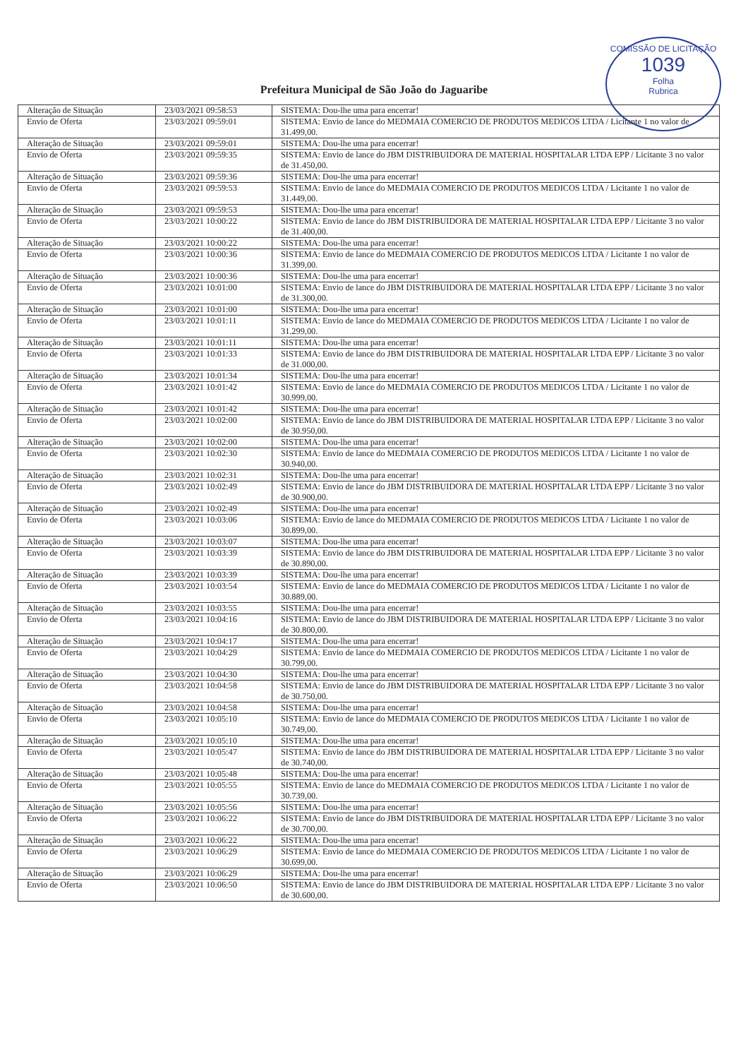COMISSÃO DE LICITAÇÃO
1039
Folha
Rubrica
Prefeitura Municipal de São João do Jaguaribe
| Alteração de Situação | 23/03/2021 09:58:53 | SISTEMA: Dou-lhe uma para encerrar! |
| Envio de Oferta | 23/03/2021 09:59:01 | SISTEMA: Envio de lance do MEDMAIA COMERCIO DE PRODUTOS MEDICOS LTDA / Licitante 1 no valor de 31.499,00. |
| Alteração de Situação | 23/03/2021 09:59:01 | SISTEMA: Dou-lhe uma para encerrar! |
| Envio de Oferta | 23/03/2021 09:59:35 | SISTEMA: Envio de lance do JBM DISTRIBUIDORA DE MATERIAL HOSPITALAR LTDA EPP / Licitante 3 no valor de 31.450,00. |
| Alteração de Situação | 23/03/2021 09:59:36 | SISTEMA: Dou-lhe uma para encerrar! |
| Envio de Oferta | 23/03/2021 09:59:53 | SISTEMA: Envio de lance do MEDMAIA COMERCIO DE PRODUTOS MEDICOS LTDA / Licitante 1 no valor de 31.449,00. |
| Alteração de Situação | 23/03/2021 09:59:53 | SISTEMA: Dou-lhe uma para encerrar! |
| Envio de Oferta | 23/03/2021 10:00:22 | SISTEMA: Envio de lance do JBM DISTRIBUIDORA DE MATERIAL HOSPITALAR LTDA EPP / Licitante 3 no valor de 31.400,00. |
| Alteração de Situação | 23/03/2021 10:00:22 | SISTEMA: Dou-lhe uma para encerrar! |
| Envio de Oferta | 23/03/2021 10:00:36 | SISTEMA: Envio de lance do MEDMAIA COMERCIO DE PRODUTOS MEDICOS LTDA / Licitante 1 no valor de 31.399,00. |
| Alteração de Situação | 23/03/2021 10:00:36 | SISTEMA: Dou-lhe uma para encerrar! |
| Envio de Oferta | 23/03/2021 10:01:00 | SISTEMA: Envio de lance do JBM DISTRIBUIDORA DE MATERIAL HOSPITALAR LTDA EPP / Licitante 3 no valor de 31.300,00. |
| Alteração de Situação | 23/03/2021 10:01:00 | SISTEMA: Dou-lhe uma para encerrar! |
| Envio de Oferta | 23/03/2021 10:01:11 | SISTEMA: Envio de lance do MEDMAIA COMERCIO DE PRODUTOS MEDICOS LTDA / Licitante 1 no valor de 31.299,00. |
| Alteração de Situação | 23/03/2021 10:01:11 | SISTEMA: Dou-lhe uma para encerrar! |
| Envio de Oferta | 23/03/2021 10:01:33 | SISTEMA: Envio de lance do JBM DISTRIBUIDORA DE MATERIAL HOSPITALAR LTDA EPP / Licitante 3 no valor de 31.000,00. |
| Alteração de Situação | 23/03/2021 10:01:34 | SISTEMA: Dou-lhe uma para encerrar! |
| Envio de Oferta | 23/03/2021 10:01:42 | SISTEMA: Envio de lance do MEDMAIA COMERCIO DE PRODUTOS MEDICOS LTDA / Licitante 1 no valor de 30.999,00. |
| Alteração de Situação | 23/03/2021 10:01:42 | SISTEMA: Dou-lhe uma para encerrar! |
| Envio de Oferta | 23/03/2021 10:02:00 | SISTEMA: Envio de lance do JBM DISTRIBUIDORA DE MATERIAL HOSPITALAR LTDA EPP / Licitante 3 no valor de 30.950,00. |
| Alteração de Situação | 23/03/2021 10:02:00 | SISTEMA: Dou-lhe uma para encerrar! |
| Envio de Oferta | 23/03/2021 10:02:30 | SISTEMA: Envio de lance do MEDMAIA COMERCIO DE PRODUTOS MEDICOS LTDA / Licitante 1 no valor de 30.940,00. |
| Alteração de Situação | 23/03/2021 10:02:31 | SISTEMA: Dou-lhe uma para encerrar! |
| Envio de Oferta | 23/03/2021 10:02:49 | SISTEMA: Envio de lance do JBM DISTRIBUIDORA DE MATERIAL HOSPITALAR LTDA EPP / Licitante 3 no valor de 30.900,00. |
| Alteração de Situação | 23/03/2021 10:02:49 | SISTEMA: Dou-lhe uma para encerrar! |
| Envio de Oferta | 23/03/2021 10:03:06 | SISTEMA: Envio de lance do MEDMAIA COMERCIO DE PRODUTOS MEDICOS LTDA / Licitante 1 no valor de 30.899,00. |
| Alteração de Situação | 23/03/2021 10:03:07 | SISTEMA: Dou-lhe uma para encerrar! |
| Envio de Oferta | 23/03/2021 10:03:39 | SISTEMA: Envio de lance do JBM DISTRIBUIDORA DE MATERIAL HOSPITALAR LTDA EPP / Licitante 3 no valor de 30.890,00. |
| Alteração de Situação | 23/03/2021 10:03:39 | SISTEMA: Dou-lhe uma para encerrar! |
| Envio de Oferta | 23/03/2021 10:03:54 | SISTEMA: Envio de lance do MEDMAIA COMERCIO DE PRODUTOS MEDICOS LTDA / Licitante 1 no valor de 30.889,00. |
| Alteração de Situação | 23/03/2021 10:03:55 | SISTEMA: Dou-lhe uma para encerrar! |
| Envio de Oferta | 23/03/2021 10:04:16 | SISTEMA: Envio de lance do JBM DISTRIBUIDORA DE MATERIAL HOSPITALAR LTDA EPP / Licitante 3 no valor de 30.800,00. |
| Alteração de Situação | 23/03/2021 10:04:17 | SISTEMA: Dou-lhe uma para encerrar! |
| Envio de Oferta | 23/03/2021 10:04:29 | SISTEMA: Envio de lance do MEDMAIA COMERCIO DE PRODUTOS MEDICOS LTDA / Licitante 1 no valor de 30.799,00. |
| Alteração de Situação | 23/03/2021 10:04:30 | SISTEMA: Dou-lhe uma para encerrar! |
| Envio de Oferta | 23/03/2021 10:04:58 | SISTEMA: Envio de lance do JBM DISTRIBUIDORA DE MATERIAL HOSPITALAR LTDA EPP / Licitante 3 no valor de 30.750,00. |
| Alteração de Situação | 23/03/2021 10:04:58 | SISTEMA: Dou-lhe uma para encerrar! |
| Envio de Oferta | 23/03/2021 10:05:10 | SISTEMA: Envio de lance do MEDMAIA COMERCIO DE PRODUTOS MEDICOS LTDA / Licitante 1 no valor de 30.749,00. |
| Alteração de Situação | 23/03/2021 10:05:10 | SISTEMA: Dou-lhe uma para encerrar! |
| Envio de Oferta | 23/03/2021 10:05:47 | SISTEMA: Envio de lance do JBM DISTRIBUIDORA DE MATERIAL HOSPITALAR LTDA EPP / Licitante 3 no valor de 30.740,00. |
| Alteração de Situação | 23/03/2021 10:05:48 | SISTEMA: Dou-lhe uma para encerrar! |
| Envio de Oferta | 23/03/2021 10:05:55 | SISTEMA: Envio de lance do MEDMAIA COMERCIO DE PRODUTOS MEDICOS LTDA / Licitante 1 no valor de 30.739,00. |
| Alteração de Situação | 23/03/2021 10:05:56 | SISTEMA: Dou-lhe uma para encerrar! |
| Envio de Oferta | 23/03/2021 10:06:22 | SISTEMA: Envio de lance do JBM DISTRIBUIDORA DE MATERIAL HOSPITALAR LTDA EPP / Licitante 3 no valor de 30.700,00. |
| Alteração de Situação | 23/03/2021 10:06:22 | SISTEMA: Dou-lhe uma para encerrar! |
| Envio de Oferta | 23/03/2021 10:06:29 | SISTEMA: Envio de lance do MEDMAIA COMERCIO DE PRODUTOS MEDICOS LTDA / Licitante 1 no valor de 30.699,00. |
| Alteração de Situação | 23/03/2021 10:06:29 | SISTEMA: Dou-lhe uma para encerrar! |
| Envio de Oferta | 23/03/2021 10:06:50 | SISTEMA: Envio de lance do JBM DISTRIBUIDORA DE MATERIAL HOSPITALAR LTDA EPP / Licitante 3 no valor de 30.600,00. |